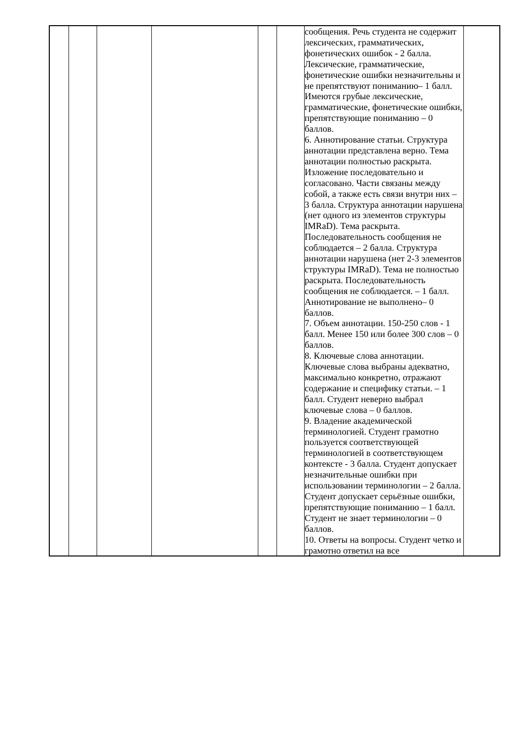| | | | | | | сообщения. Речь студента не содержит лексических, грамматических, фонетических ошибок - 2 балла. Лексические, грамматические, фонетические ошибки незначительны и не препятствуют пониманию– 1 балл. Имеются грубые лексические, грамматические, фонетические ошибки, препятствующие пониманию – 0 баллов. 6. Аннотирование статьи. Структура аннотации представлена верно. Тема аннотации полностью раскрыта. Изложение последовательно и согласовано. Части связаны между собой, а также есть связи внутри них – 3 балла. Структура аннотации нарушена (нет одного из элементов структуры IMRaD). Тема раскрыта. Последовательность сообщения не соблюдается – 2 балла. Структура аннотации нарушена (нет 2-3 элементов структуры IMRaD). Тема не полностью раскрыта. Последовательность сообщения не соблюдается. – 1 балл. Аннотирование не выполнено– 0 баллов. 7. Объем аннотации. 150-250 слов - 1 балл. Менее 150 или более 300 слов – 0 баллов. 8. Ключевые слова аннотации. Ключевые слова выбраны адекватно, максимально конкретно, отражают содержание и специфику статьи. – 1 балл. Студент неверно выбрал ключевые слова – 0 баллов. 9. Владение академической терминологией. Студент грамотно пользуется соответствующей терминологией в соответствующем контексте - 3 балла. Студент допускает незначительные ошибки при использовании терминологии – 2 балла. Студент допускает серьёзные ошибки, препятствующие пониманию – 1 балл. Студент не знает терминологии – 0 баллов. 10. Ответы на вопросы. Студент четко и грамотно ответил на все | |